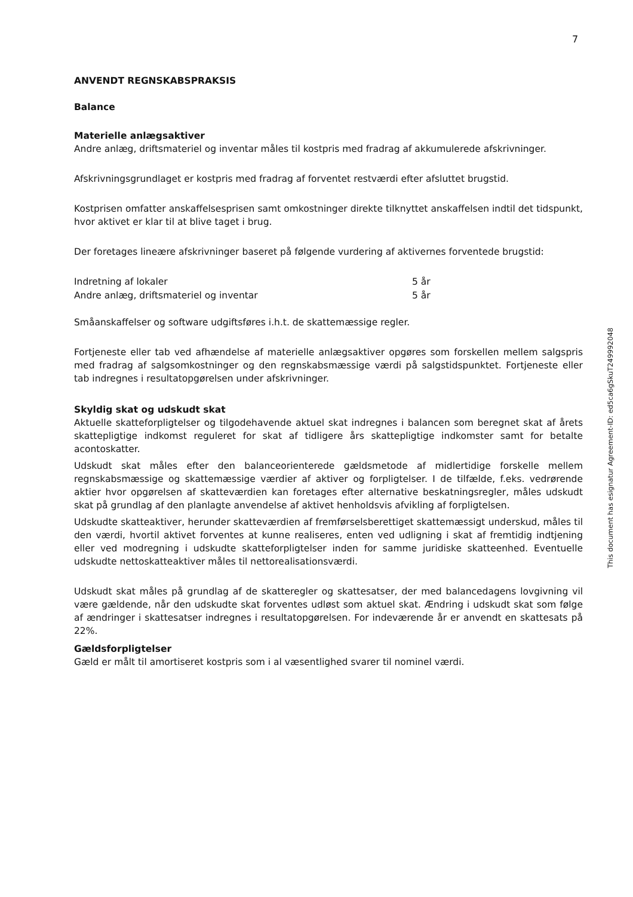7
ANVENDT REGNSKABSPRAKSIS
Balance
Materielle anlægsaktiver
Andre anlæg, driftsmateriel og inventar måles til kostpris med fradrag af akkumulerede afskrivninger.
Afskrivningsgrundlaget er kostpris med fradrag af forventet restværdi efter afsluttet brugstid.
Kostprisen omfatter anskaffelsesprisen samt omkostninger direkte tilknyttet anskaffelsen indtil det tidspunkt, hvor aktivet er klar til at blive taget i brug.
Der foretages lineære afskrivninger baseret på følgende vurdering af aktivernes forventede brugstid:
| Indretning af lokaler | 5 år |
| Andre anlæg, driftsmateriel og inventar | 5 år |
Småanskaffelser og software udgiftsføres i.h.t. de skattemæssige regler.
Fortjeneste eller tab ved afhændelse af materielle anlægsaktiver opgøres som forskellen mellem salgspris med fradrag af salgsomkostninger og den regnskabsmæssige værdi på salgstidspunktet. Fortjeneste eller tab indregnes i resultatopgørelsen under afskrivninger.
Skyldig skat og udskudt skat
Aktuelle skatteforpligtelser og tilgodehavende aktuel skat indregnes i balancen som beregnet skat af årets skattepligtige indkomst reguleret for skat af tidligere års skattepligtige indkomster samt for betalte acontoskatter.
Udskudt skat måles efter den balanceorienterede gældsmetode af midlertidige forskelle mellem regnskabsmæssige og skattemæssige værdier af aktiver og forpligtelser. I de tilfælde, f.eks. vedrørende aktier hvor opgørelsen af skatteværdien kan foretages efter alternative beskatningsregler, måles udskudt skat på grundlag af den planlagte anvendelse af aktivet henholdsvis afvikling af forpligtelsen.
Udskudte skatteaktiver, herunder skatteværdien af fremførselsberettiget skattemæssigt underskud, måles til den værdi, hvortil aktivet forventes at kunne realiseres, enten ved udligning i skat af fremtidig indtjening eller ved modregning i udskudte skatteforpligtelser inden for samme juridiske skatteenhed. Eventuelle udskudte nettoskatteaktiver måles til nettorealisationsværdi.
Udskudt skat måles på grundlag af de skatteregler og skattesatser, der med balancedagens lovgivning vil være gældende, når den udskudte skat forventes udløst som aktuel skat. Ændring i udskudt skat som følge af ændringer i skattesatser indregnes i resultatopgørelsen. For indeværende år er anvendt en skattesats på 22%.
Gældsforpligtelser
Gæld er målt til amortiseret kostpris som i al væsentlighed svarer til nominel værdi.
This document has esignatur Agreement-ID: ed5ca6gSkuT249992048